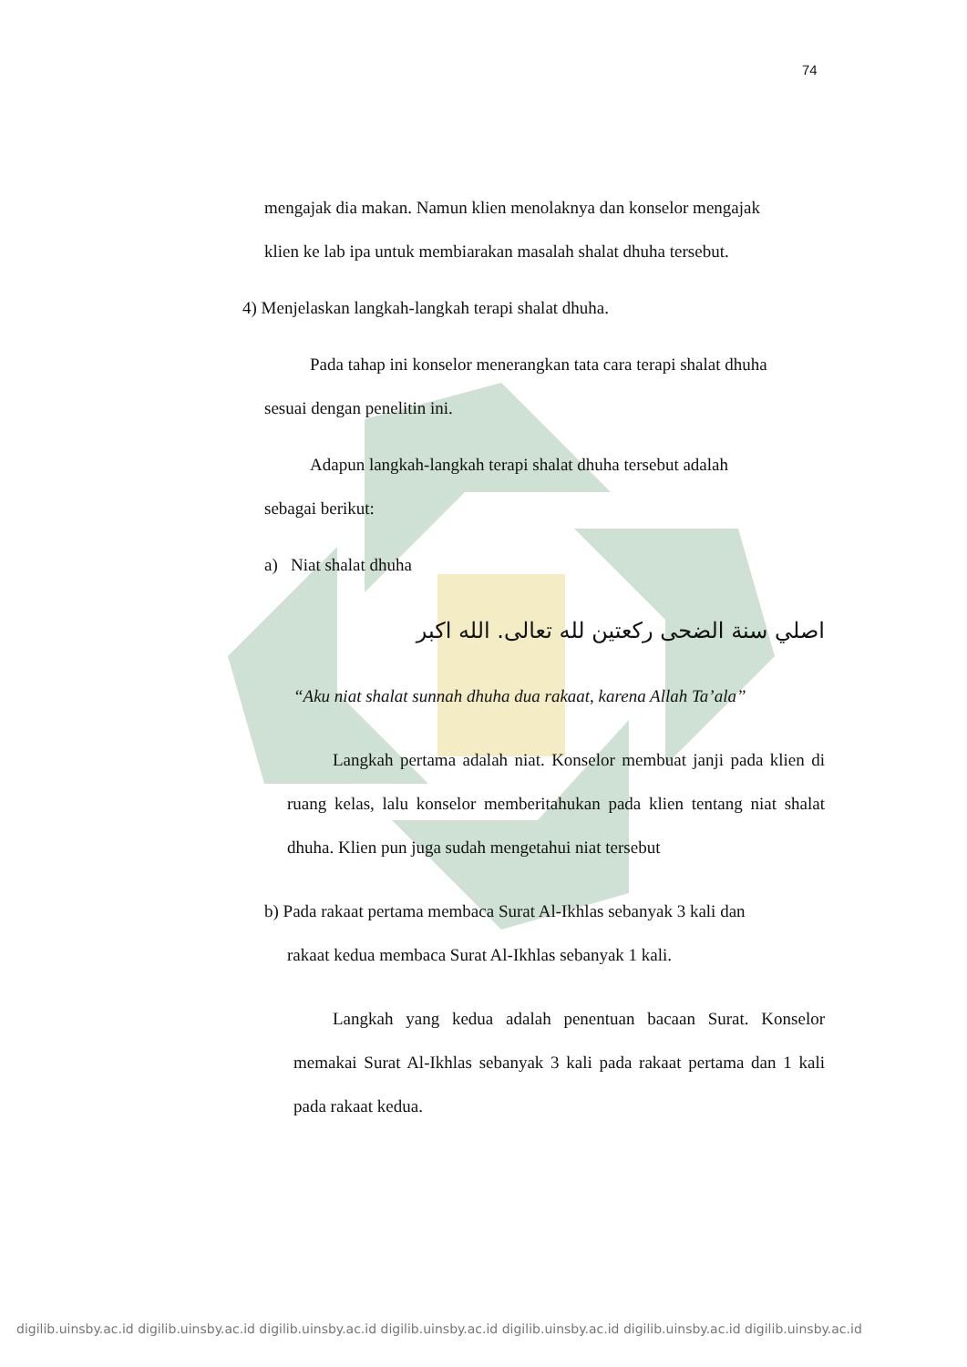74
mengajak dia makan. Namun klien menolaknya dan konselor mengajak
klien ke lab ipa untuk membiarakan masalah shalat dhuha tersebut.
4) Menjelaskan langkah-langkah terapi shalat dhuha.
Pada tahap ini konselor menerangkan tata cara terapi shalat dhuha
sesuai dengan penelitin ini.
Adapun langkah-langkah terapi shalat dhuha tersebut adalah
sebagai berikut:
a) Niat shalat dhuha
اصلي سنة الضحى ركعتين لله تعالى. الله اكبر
“Aku niat shalat sunnah dhuha dua rakaat, karena Allah Ta’ala”
Langkah pertama adalah niat. Konselor membuat janji pada klien di ruang kelas, lalu konselor memberitahukan pada klien tentang niat shalat dhuha. Klien pun juga sudah mengetahui niat tersebut
b) Pada rakaat pertama membaca Surat Al-Ikhlas sebanyak 3 kali dan
rakaat kedua membaca Surat Al-Ikhlas sebanyak 1 kali.
Langkah yang kedua adalah penentuan bacaan Surat. Konselor memakai Surat Al-Ikhlas sebanyak 3 kali pada rakaat pertama dan 1 kali pada rakaat kedua.
digilib.uinsby.ac.id digilib.uinsby.ac.id digilib.uinsby.ac.id digilib.uinsby.ac.id digilib.uinsby.ac.id digilib.uinsby.ac.id digilib.uinsby.ac.id